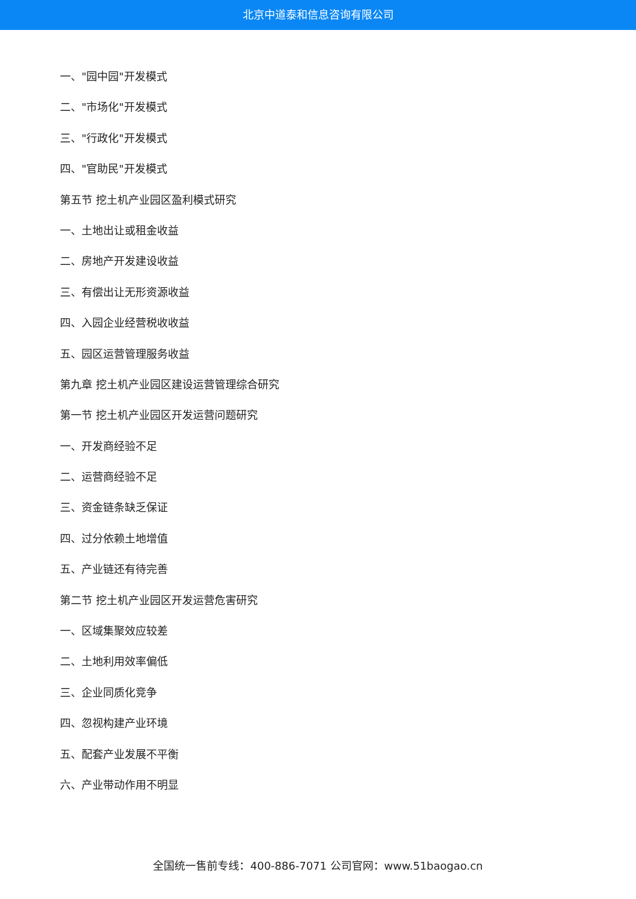北京中道泰和信息咨询有限公司
一、"园中园"开发模式
二、"市场化"开发模式
三、"行政化"开发模式
四、"官助民"开发模式
第五节 挖土机产业园区盈利模式研究
一、土地出让或租金收益
二、房地产开发建设收益
三、有偿出让无形资源收益
四、入园企业经营税收收益
五、园区运营管理服务收益
第九章 挖土机产业园区建设运营管理综合研究
第一节 挖土机产业园区开发运营问题研究
一、开发商经验不足
二、运营商经验不足
三、资金链条缺乏保证
四、过分依赖土地增值
五、产业链还有待完善
第二节 挖土机产业园区开发运营危害研究
一、区域集聚效应较差
二、土地利用效率偏低
三、企业同质化竞争
四、忽视构建产业环境
五、配套产业发展不平衡
六、产业带动作用不明显
全国统一售前专线：400-886-7071 公司官网：www.51baogao.cn